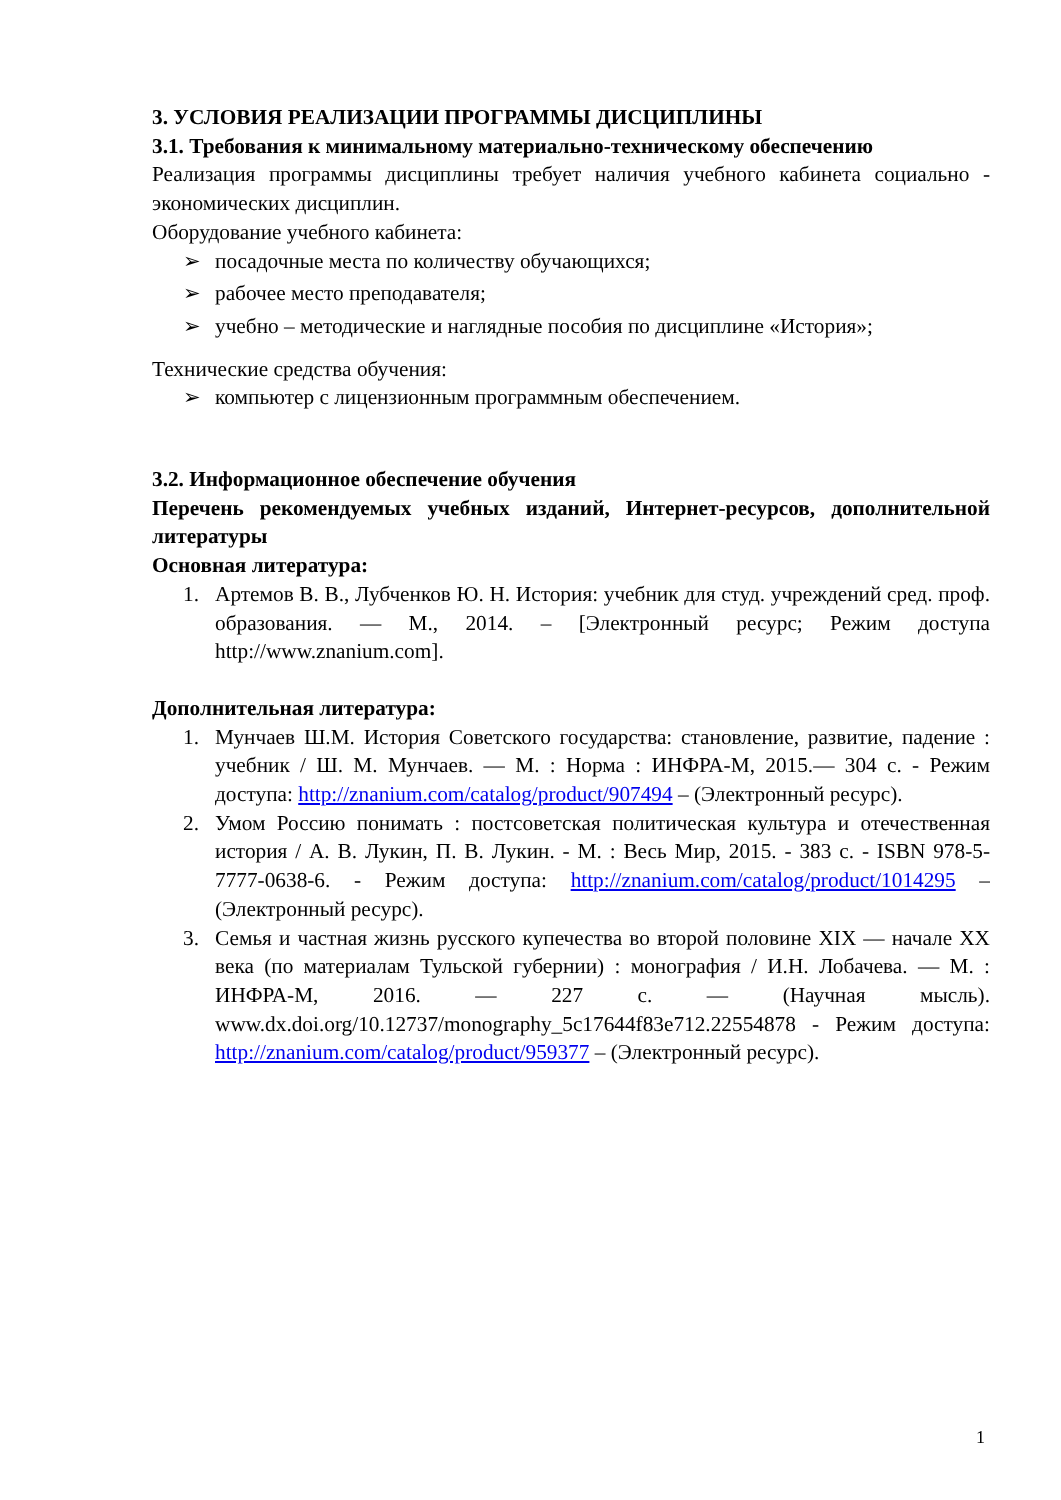3. УСЛОВИЯ РЕАЛИЗАЦИИ ПРОГРАММЫ ДИСЦИПЛИНЫ
3.1. Требования к минимальному материально-техническому обеспечению
Реализация программы дисциплины требует наличия учебного кабинета социально - экономических дисциплин.
Оборудование учебного кабинета:
➢ посадочные места по количеству обучающихся;
➢ рабочее место преподавателя;
➢ учебно – методические и наглядные пособия по дисциплине «История»;
Технические средства обучения:
➢ компьютер с лицензионным программным обеспечением.
3.2. Информационное обеспечение обучения
Перечень рекомендуемых учебных изданий, Интернет-ресурсов, дополнительной литературы
Основная литература:
1. Артемов В. В., Лубченков Ю. Н. История: учебник для студ. учреждений сред. проф. образования. — М., 2014. – [Электронный ресурс; Режим доступа http://www.znanium.com].
Дополнительная литература:
1. Мунчаев Ш.М. История Советского государства: становление, развитие, падение : учебник / Ш. М. Мунчаев. — М. : Норма : ИНФРА-М, 2015.— 304 с. - Режим доступа: http://znanium.com/catalog/product/907494 – (Электронный ресурс).
2. Умом Россию понимать : постсоветская политическая культура и отечественная история / А. В. Лукин, П. В. Лукин. - М. : Весь Мир, 2015. - 383 с. - ISBN 978-5-7777-0638-6. - Режим доступа: http://znanium.com/catalog/product/1014295 – (Электронный ресурс).
3. Семья и частная жизнь русского купечества во второй половине XIX — начале XX века (по материалам Тульской губернии) : монография / И.Н. Лобачева. — М. : ИНФРА-М, 2016. — 227 с. — (Научная мысль). www.dx.doi.org/10.12737/monography_5c17644f83e712.22554878 - Режим доступа: http://znanium.com/catalog/product/959377 – (Электронный ресурс).
1